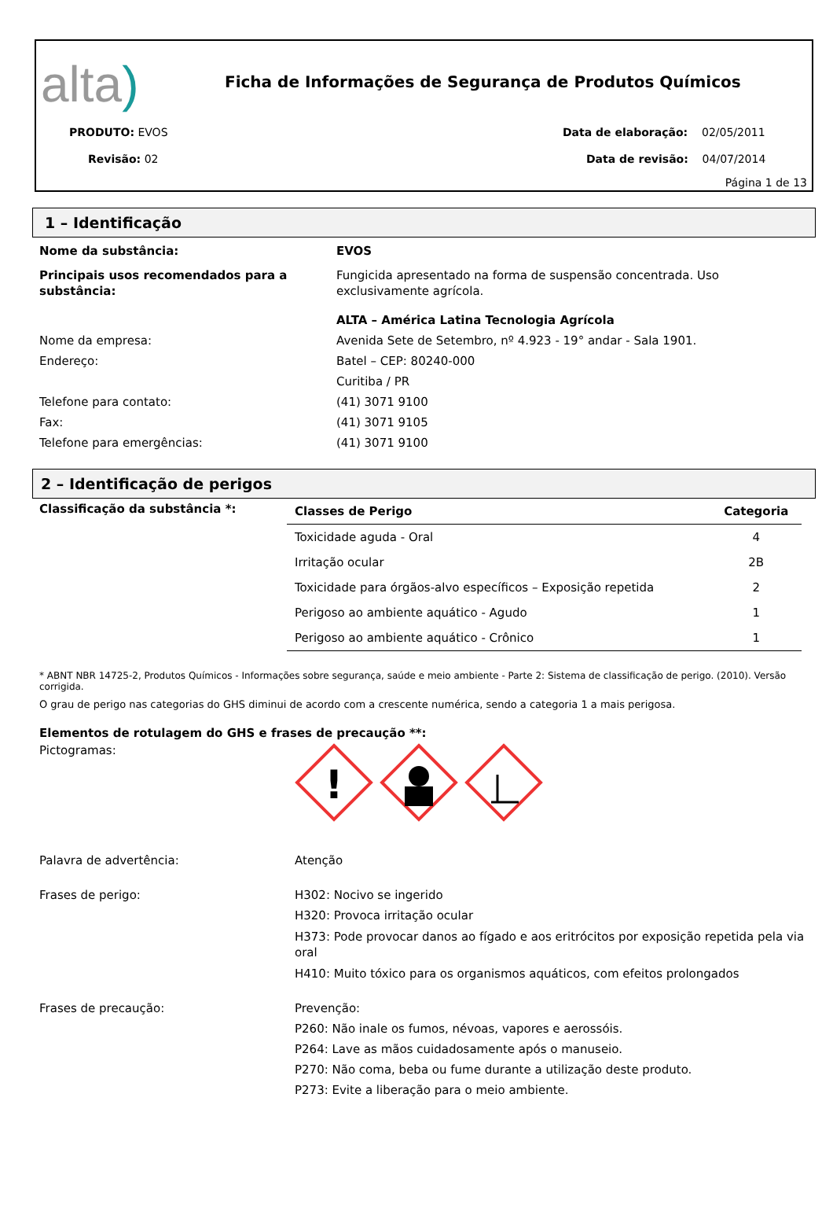alta)
Ficha de Informações de Segurança de Produtos Químicos
PRODUTO: EVOS
Revisão: 02
Data de elaboração: 02/05/2011
Data de revisão: 04/07/2014
Página 1 de 13
1 – Identificação
Nome da substância: EVOS
Principais usos recomendados para a substância:
Fungicida apresentado na forma de suspensão concentrada. Uso exclusivamente agrícola.
ALTA – América Latina Tecnologia Agrícola
Nome da empresa: Avenida Sete de Setembro, nº 4.923 - 19° andar - Sala 1901.
Endereço: Batel – CEP: 80240-000
Curitiba / PR
Telefone para contato: (41) 3071 9100
Fax: (41) 3071 9105
Telefone para emergências: (41) 3071 9100
2 – Identificação de perigos
Classificação da substância *:
| Classes de Perigo | Categoria |
| --- | --- |
| Toxicidade aguda - Oral | 4 |
| Irritação ocular | 2B |
| Toxicidade para órgãos-alvo específicos – Exposição repetida | 2 |
| Perigoso ao ambiente aquático - Agudo | 1 |
| Perigoso ao ambiente aquático - Crônico | 1 |
* ABNT NBR 14725-2, Produtos Químicos - Informações sobre segurança, saúde e meio ambiente - Parte 2: Sistema de classificação de perigo. (2010). Versão corrigida.
O grau de perigo nas categorias do GHS diminui de acordo com a crescente numérica, sendo a categoria 1 a mais perigosa.
Elementos de rotulagem do GHS e frases de precaução **:
Pictogramas:
!
Palavra de advertência: Atenção
Frases de perigo: H302: Nocivo se ingerido
H320: Provoca irritação ocular
H373: Pode provocar danos ao fígado e aos eritrócitos por exposição repetida pela via oral
H410: Muito tóxico para os organismos aquáticos, com efeitos prolongados
Frases de precaução: Prevenção:
P260: Não inale os fumos, névoas, vapores e aerossóis.
P264: Lave as mãos cuidadosamente após o manuseio.
P270: Não coma, beba ou fume durante a utilização deste produto.
P273: Evite a liberação para o meio ambiente.